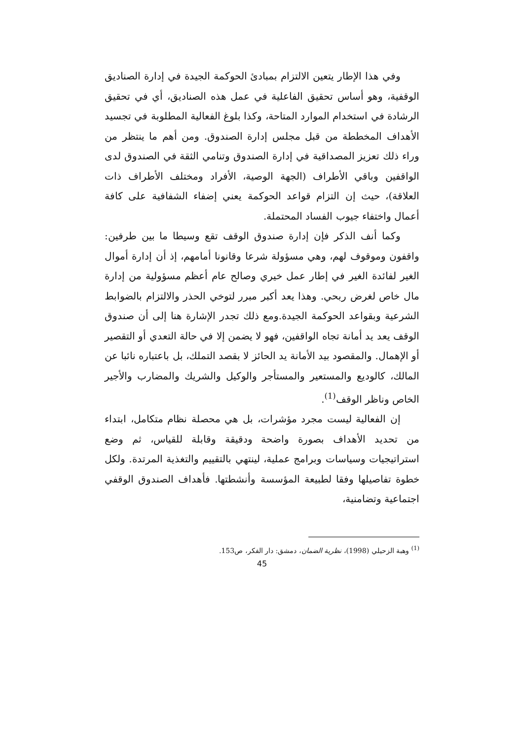وفي هذا الإطار يتعين الالتزام بمبادئ الحوكمة الجيدة في إدارة الصناديق الوقفية، وهو أساس تحقيق الفاعلية في عمل هذه الصناديق، أي في تحقيق الرشادة في استخدام الموارد المتاحة، وكذا بلوغ الفعالية المطلوبة في تجسيد الأهداف المخططة من قبل مجلس إدارة الصندوق. ومن أهم ما ينتظر من وراء ذلك تعزيز المصداقية في إدارة الصندوق وتنامي الثقة في الصندوق لدى الواقفين وباقي الأطراف (الجهة الوصية، الأفراد ومختلف الأطراف ذات العلاقة)، حيث إن التزام قواعد الحوكمة يعني إضفاء الشفافية على كافة أعمال واختفاء جيوب الفساد المحتملة.
وكما أنف الذكر فإن إدارة صندوق الوقف تقع وسيطا ما بين طرفين: واقفون وموقوف لهم، وهي مسؤولة شرعا وقانونا أمامهم، إذ أن إدارة أموال الغير لفائدة الغير في إطار عمل خيري وصالح عام أعظم مسؤولية من إدارة مال خاص لغرض ربحي. وهذا يعد أكبر مبرر لتوخي الحذر والالتزام بالضوابط الشرعية وبقواعد الحوكمة الجيدة.ومع ذلك تجدر الإشارة هنا إلى أن صندوق الوقف يعد يد أمانة تجاه الواقفين، فهو لا يضمن إلا في حالة التعدي أو التقصير أو الإهمال. والمقصود بيد الأمانة يد الحائز لا بقصد التملك، بل باعتباره نائبا عن المالك، كالوديع والمستعير والمستأجر والوكيل والشريك والمضارب والأجير الخاص وناظر الوقف<sup>(1)</sup>.
إن الفعالية ليست مجرد مؤشرات، بل هي محصلة نظام متكامل، ابتداء من تحديد الأهداف بصورة واضحة ودقيقة وقابلة للقياس، ثم وضع استراتيجيات وسياسات وبرامج عملية، لينتهي بالتقييم والتغذية المرتدة. ولكل خطوة تفاصيلها وفقا لطبيعة المؤسسة وأنشطتها. فأهداف الصندوق الوقفي اجتماعية وتضامنية،
<sup>(1)</sup> وهبة الزحيلي (1998)، نظرية الضمان، دمشق: دار الفكر، ص153.
45